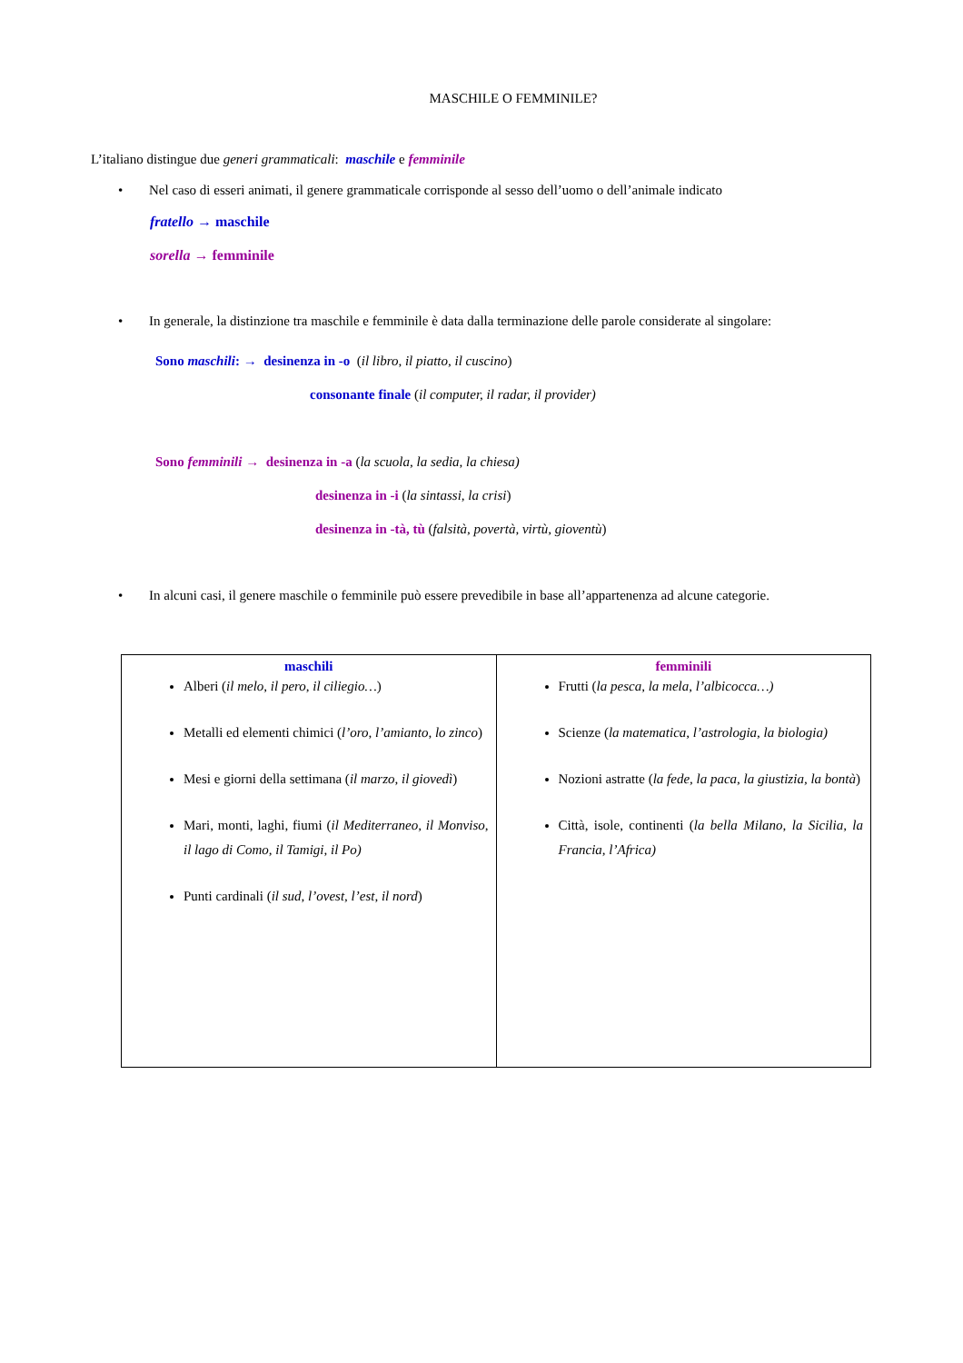MASCHILE O FEMMINILE?
L’italiano distingue due generi grammaticali: maschile e femminile
• Nel caso di esseri animati, il genere grammaticale corrisponde al sesso dell’uomo o dell’animale indicato
fratello → maschile
sorella → femminile
• In generale, la distinzione tra maschile e femminile è data dalla terminazione delle parole considerate al singolare:
Sono maschili: → desinenza in -o (il libro, il piatto, il cuscino)
consonante finale (il computer, il radar, il provider)
Sono femminili → desinenza in -a (la scuola, la sedia, la chiesa)
desinenza in -i (la sintassi, la crisi)
desinenza in -tà, tù (falsità, povertà, virtù, gioventù)
• In alcuni casi, il genere maschile o femminile può essere prevedibile in base all’appartenenza ad alcune categorie.
| maschili Alberi ( il melo, il pero, il ciliegio… ) Metalli ed elementi chimici ( l’oro, l’amianto, lo zinco ) Mesi e giorni della settimana ( il marzo, il giovedì ) Mari, monti, laghi, fiumi ( il Mediterraneo, il Monviso, il lago di Como, il Tamigi, il Po) Punti cardinali ( il sud, l’ovest, l’est, il nord ) | femminili Frutti ( la pesca, la mela, l’albicocca…) Scienze ( la matematica, l’astrologia, la biologia) Nozioni astratte ( la fede, la paca, la giustizia, la bontà ) Città, isole, continenti ( la bella Milano, la Sicilia, la Francia, l’Africa) |